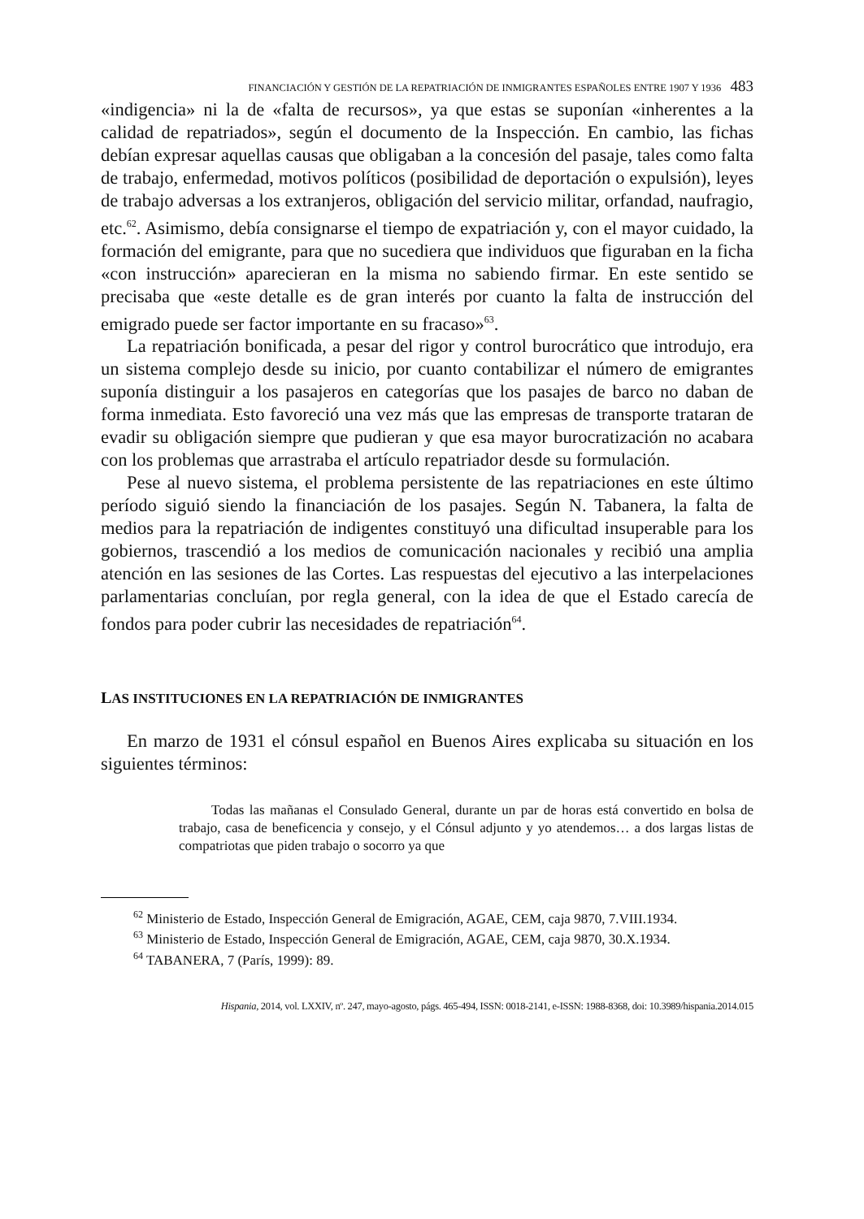FINANCIACIÓN Y GESTIÓN DE LA REPATRIACIÓN DE INMIGRANTES ESPAÑOLES ENTRE 1907 Y 1936 483
«indigencia» ni la de «falta de recursos», ya que estas se suponían «inherentes a la calidad de repatriados», según el documento de la Inspección. En cambio, las fichas debían expresar aquellas causas que obligaban a la concesión del pasaje, tales como falta de trabajo, enfermedad, motivos políticos (posibilidad de deportación o expulsión), leyes de trabajo adversas a los extranjeros, obligación del servicio militar, orfandad, naufragio, etc.<sup>62</sup>. Asimismo, debía consignarse el tiempo de expatriación y, con el mayor cuidado, la formación del emigrante, para que no sucediera que individuos que figuraban en la ficha «con instrucción» aparecieran en la misma no sabiendo firmar. En este sentido se precisaba que «este detalle es de gran interés por cuanto la falta de instrucción del emigrado puede ser factor importante en su fracaso»<sup>63</sup>.
La repatriación bonificada, a pesar del rigor y control burocrático que introdujo, era un sistema complejo desde su inicio, por cuanto contabilizar el número de emigrantes suponía distinguir a los pasajeros en categorías que los pasajes de barco no daban de forma inmediata. Esto favoreció una vez más que las empresas de transporte trataran de evadir su obligación siempre que pudieran y que esa mayor burocratización no acabara con los problemas que arrastraba el artículo repatriador desde su formulación.
Pese al nuevo sistema, el problema persistente de las repatriaciones en este último período siguió siendo la financiación de los pasajes. Según N. Tabanera, la falta de medios para la repatriación de indigentes constituyó una dificultad insuperable para los gobiernos, trascendió a los medios de comunicación nacionales y recibió una amplia atención en las sesiones de las Cortes. Las respuestas del ejecutivo a las interpelaciones parlamentarias concluían, por regla general, con la idea de que el Estado carecía de fondos para poder cubrir las necesidades de repatriación<sup>64</sup>.
LAS INSTITUCIONES EN LA REPATRIACIÓN DE INMIGRANTES
En marzo de 1931 el cónsul español en Buenos Aires explicaba su situación en los siguientes términos:
Todas las mañanas el Consulado General, durante un par de horas está convertido en bolsa de trabajo, casa de beneficencia y consejo, y el Cónsul adjunto y yo atendemos… a dos largas listas de compatriotas que piden trabajo o socorro ya que
<sup>62</sup> Ministerio de Estado, Inspección General de Emigración, AGAE, CEM, caja 9870, 7.VIII.1934.
<sup>63</sup> Ministerio de Estado, Inspección General de Emigración, AGAE, CEM, caja 9870, 30.X.1934.
<sup>64</sup> TABANERA, 7 (París, 1999): 89.
Hispania, 2014, vol. LXXIV, nº. 247, mayo-agosto, págs. 465-494, ISSN: 0018-2141, e-ISSN: 1988-8368, doi: 10.3989/hispania.2014.015